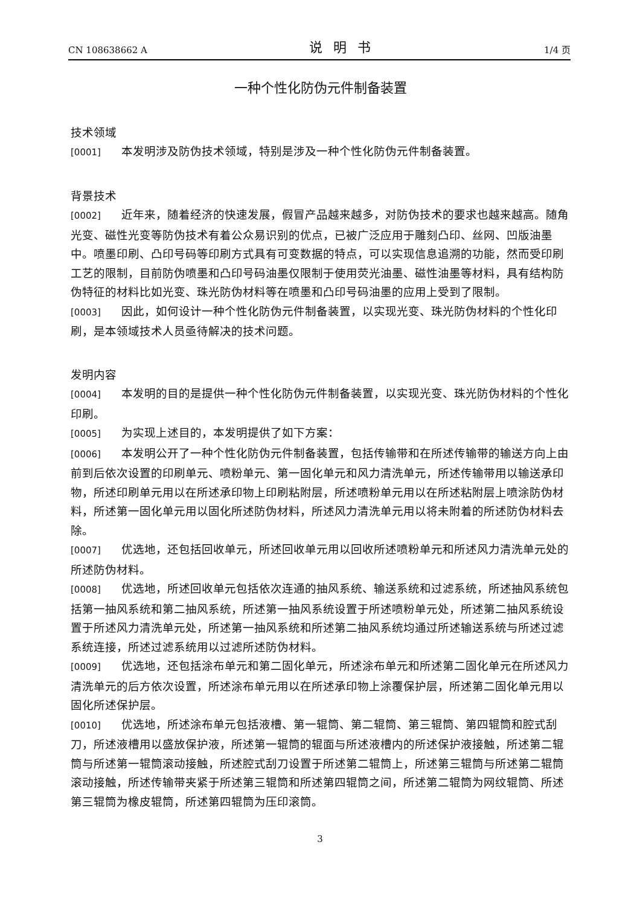CN 108638662 A 说明书 1/4 页
一种个性化防伪元件制备装置
技术领域
[0001] 本发明涉及防伪技术领域，特别是涉及一种个性化防伪元件制备装置。
背景技术
[0002] 近年来，随着经济的快速发展，假冒产品越来越多，对防伪技术的要求也越来越高。随角光变、磁性光变等防伪技术有着公众易识别的优点，已被广泛应用于雕刻凸印、丝网、凹版油墨中。喷墨印刷、凸印号码等印刷方式具有可变数据的特点，可以实现信息追溯的功能，然而受印刷工艺的限制，目前防伪喷墨和凸印号码油墨仅限制于使用荧光油墨、磁性油墨等材料，具有结构防伪特征的材料比如光变、珠光防伪材料等在喷墨和凸印号码油墨的应用上受到了限制。
[0003] 因此，如何设计一种个性化防伪元件制备装置，以实现光变、珠光防伪材料的个性化印刷，是本领域技术人员亟待解决的技术问题。
发明内容
[0004] 本发明的目的是提供一种个性化防伪元件制备装置，以实现光变、珠光防伪材料的个性化印刷。
[0005] 为实现上述目的，本发明提供了如下方案：
[0006] 本发明公开了一种个性化防伪元件制备装置，包括传输带和在所述传输带的输送方向上由前到后依次设置的印刷单元、喷粉单元、第一固化单元和风力清洗单元，所述传输带用以输送承印物，所述印刷单元用以在所述承印物上印刷粘附层，所述喷粉单元用以在所述粘附层上喷涂防伪材料，所述第一固化单元用以固化所述防伪材料，所述风力清洗单元用以将未附着的所述防伪材料去除。
[0007] 优选地，还包括回收单元，所述回收单元用以回收所述喷粉单元和所述风力清洗单元处的所述防伪材料。
[0008] 优选地，所述回收单元包括依次连通的抽风系统、输送系统和过滤系统，所述抽风系统包括第一抽风系统和第二抽风系统，所述第一抽风系统设置于所述喷粉单元处，所述第二抽风系统设置于所述风力清洗单元处，所述第一抽风系统和所述第二抽风系统均通过所述输送系统与所述过滤系统连接，所述过滤系统用以过滤所述防伪材料。
[0009] 优选地，还包括涂布单元和第二固化单元，所述涂布单元和所述第二固化单元在所述风力清洗单元的后方依次设置，所述涂布单元用以在所述承印物上涂覆保护层，所述第二固化单元用以固化所述保护层。
[0010] 优选地，所述涂布单元包括液槽、第一辊筒、第二辊筒、第三辊筒、第四辊筒和腔式刮刀，所述液槽用以盛放保护液，所述第一辊筒的辊面与所述液槽内的所述保护液接触，所述第二辊筒与所述第一辊筒滚动接触，所述腔式刮刀设置于所述第二辊筒上，所述第三辊筒与所述第二辊筒滚动接触，所述传输带夹紧于所述第三辊筒和所述第四辊筒之间，所述第二辊筒为网纹辊筒、所述第三辊筒为橡皮辊筒，所述第四辊筒为压印滚筒。
3